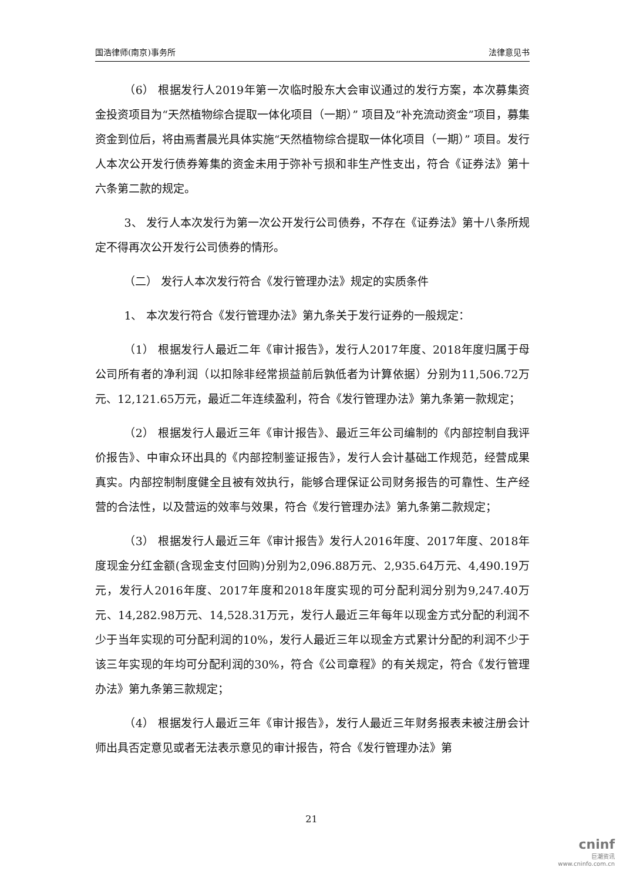国浩律师(南京)事务所 法律意见书
（6） 根据发行人2019年第一次临时股东大会审议通过的发行方案，本次募集资金投资项目为“天然植物综合提取一体化项目（一期）” 项目及“补充流动资金”项目，募集资金到位后，将由焉耆晨光具体实施“天然植物综合提取一体化项目（一期）” 项目。发行人本次公开发行债券筹集的资金未用于弥补亏损和非生产性支出，符合《证券法》第十六条第二款的规定。
3、 发行人本次发行为第一次公开发行公司债券，不存在《证券法》第十八条所规定不得再次公开发行公司债券的情形。
（二） 发行人本次发行符合《发行管理办法》规定的实质条件
1、 本次发行符合《发行管理办法》第九条关于发行证券的一般规定：
（1） 根据发行人最近二年《审计报告》，发行人2017年度、2018年度归属于母公司所有者的净利润（以扣除非经常损益前后孰低者为计算依据）分别为11,506.72万元、12,121.65万元，最近二年连续盈利，符合《发行管理办法》第九条第一款规定；
（2） 根据发行人最近三年《审计报告》、最近三年公司编制的《内部控制自我评价报告》、中审众环出具的《内部控制鉴证报告》，发行人会计基础工作规范，经营成果真实。内部控制制度健全且被有效执行，能够合理保证公司财务报告的可靠性、生产经营的合法性，以及营运的效率与效果，符合《发行管理办法》第九条第二款规定；
（3） 根据发行人最近三年《审计报告》发行人2016年度、2017年度、2018年度现金分红金额(含现金支付回购)分别为2,096.88万元、2,935.64万元、4,490.19万元，发行人2016年度、2017年度和2018年度实现的可分配利润分别为9,247.40万元、14,282.98万元、14,528.31万元，发行人最近三年每年以现金方式分配的利润不少于当年实现的可分配利润的10%，发行人最近三年以现金方式累计分配的利润不少于该三年实现的年均可分配利润的30%，符合《公司章程》的有关规定，符合《发行管理办法》第九条第三款规定；
（4） 根据发行人最近三年《审计报告》，发行人最近三年财务报表未被注册会计师出具否定意见或者无法表示意见的审计报告，符合《发行管理办法》第
21
cninf
巨潮资讯
www.cninfo.com.cn